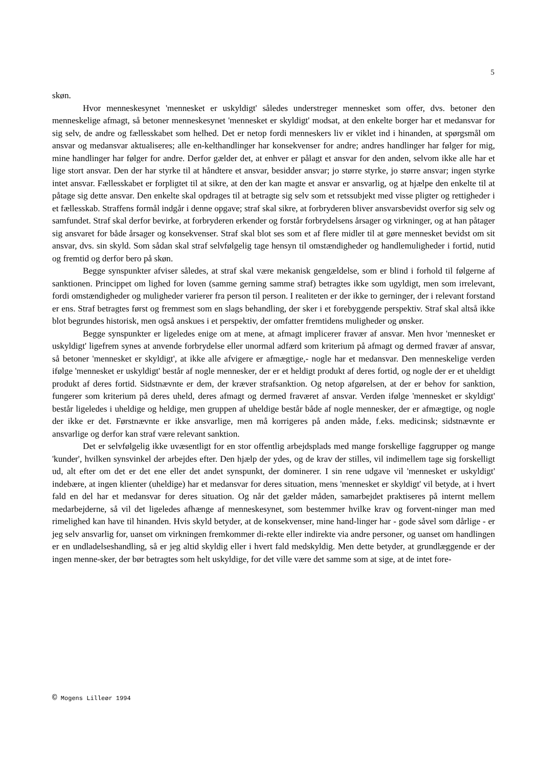5
skøn.
Hvor menneskesynet 'mennesket er uskyldigt' således understreger mennesket som offer, dvs. betoner den menneskelige afmagt, så betoner menneskesynet 'mennesket er skyldigt' modsat, at den enkelte borger har et medansvar for sig selv, de andre og fællesskabet som helhed. Det er netop fordi menneskers liv er viklet ind i hinanden, at spørgsmål om ansvar og medansvar aktualiseres; alle en-kelthandlinger har konsekvenser for andre; andres handlinger har følger for mig, mine handlinger har følger for andre. Derfor gælder det, at enhver er pålagt et ansvar for den anden, selvom ikke alle har et lige stort ansvar. Den der har styrke til at håndtere et ansvar, besidder ansvar; jo større styrke, jo større ansvar; ingen styrke intet ansvar. Fællesskabet er forpligtet til at sikre, at den der kan magte et ansvar er ansvarlig, og at hjælpe den enkelte til at påtage sig dette ansvar. Den enkelte skal opdrages til at betragte sig selv som et retssubjekt med visse pligter og rettigheder i et fællesskab. Straffens formål indgår i denne opgave; straf skal sikre, at forbryderen bliver ansvarsbevidst overfor sig selv og samfundet. Straf skal derfor bevirke, at forbryderen erkender og forstår forbrydelsens årsager og virkninger, og at han påtager sig ansvaret for både årsager og konsekvenser. Straf skal blot ses som et af flere midler til at gøre mennesket bevidst om sit ansvar, dvs. sin skyld. Som sådan skal straf selvfølgelig tage hensyn til omstændigheder og handlemuligheder i fortid, nutid og fremtid og derfor bero på skøn.
Begge synspunkter afviser således, at straf skal være mekanisk gengældelse, som er blind i forhold til følgerne af sanktionen. Princippet om lighed for loven (samme gerning samme straf) betragtes ikke som ugyldigt, men som irrelevant, fordi omstændigheder og muligheder varierer fra person til person. I realiteten er der ikke to gerninger, der i relevant forstand er ens. Straf betragtes først og fremmest som en slags behandling, der sker i et forebyggende perspektiv. Straf skal altså ikke blot begrundes historisk, men også anskues i et perspektiv, der omfatter fremtidens muligheder og ønsker.
Begge synspunkter er ligeledes enige om at mene, at afmagt implicerer fravær af ansvar. Men hvor 'mennesket er uskyldigt' ligefrem synes at anvende forbrydelse eller unormal adfærd som kriterium på afmagt og dermed fravær af ansvar, så betoner 'mennesket er skyldigt', at ikke alle afvigere er afmægtige,- nogle har et medansvar. Den menneskelige verden ifølge 'mennesket er uskyldigt' består af nogle mennesker, der er et heldigt produkt af deres fortid, og nogle der er et uheldigt produkt af deres fortid. Sidstnævnte er dem, der kræver strafsanktion. Og netop afgørelsen, at der er behov for sanktion, fungerer som kriterium på deres uheld, deres afmagt og dermed fraværet af ansvar. Verden ifølge 'mennesket er skyldigt' består ligeledes i uheldige og heldige, men gruppen af uheldige består både af nogle mennesker, der er afmægtige, og nogle der ikke er det. Førstnævnte er ikke ansvarlige, men må korrigeres på anden måde, f.eks. medicinsk; sidstnævnte er ansvarlige og derfor kan straf være relevant sanktion.
Det er selvfølgelig ikke uvæsentligt for en stor offentlig arbejdsplads med mange forskellige faggrupper og mange 'kunder', hvilken synsvinkel der arbejdes efter. Den hjælp der ydes, og de krav der stilles, vil indimellem tage sig forskelligt ud, alt efter om det er det ene eller det andet synspunkt, der dominerer. I sin rene udgave vil 'mennesket er uskyldigt' indebære, at ingen klienter (uheldige) har et medansvar for deres situation, mens 'mennesket er skyldigt' vil betyde, at i hvert fald en del har et medansvar for deres situation. Og når det gælder måden, samarbejdet praktiseres på internt mellem medarbejderne, så vil det ligeledes afhænge af menneskesynet, som bestemmer hvilke krav og forvent-ninger man med rimelighed kan have til hinanden. Hvis skyld betyder, at de konsekvenser, mine hand-linger har - gode såvel som dårlige - er jeg selv ansvarlig for, uanset om virkningen fremkommer di-rekte eller indirekte via andre personer, og uanset om handlingen er en undladelseshandling, så er jeg altid skyldig eller i hvert fald medskyldig. Men dette betyder, at grundlæggende er der ingen menne-sker, der bør betragtes som helt uskyldige, for det ville være det samme som at sige, at de intet fore-
© Mogens Lilleør 1994